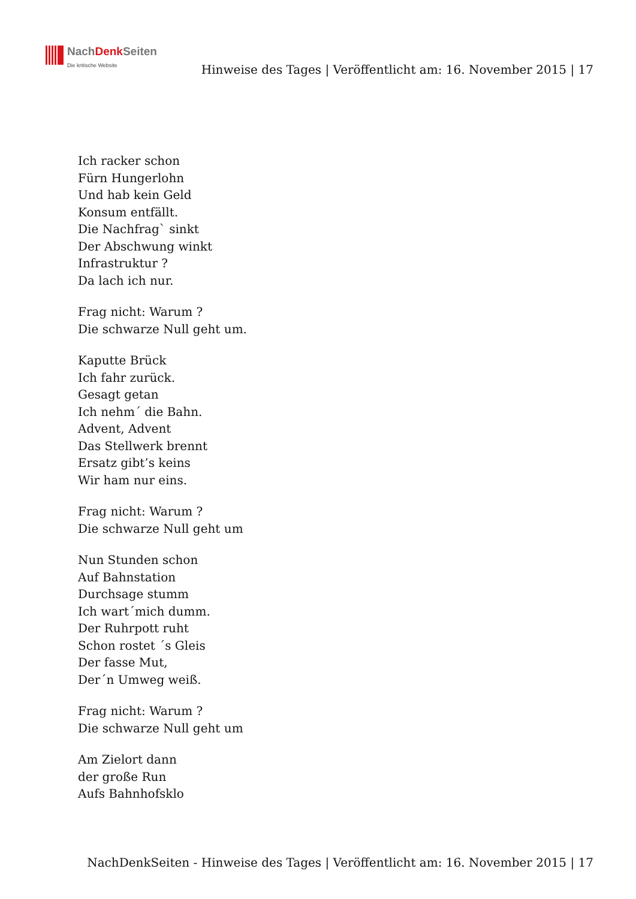NachDenk Seiten
Die kritische Website
Hinweise des Tages | Veröffentlicht am: 16. November 2015 | 17
Ich racker schon
Fürn Hungerlohn
Und hab kein Geld
Konsum entfällt.
Die Nachfrag` sinkt
Der Abschwung winkt
Infrastruktur ?
Da lach ich nur.
Frag nicht: Warum ?
Die schwarze Null geht um.
Kaputte Brück
Ich fahr zurück.
Gesagt getan
Ich nehm´ die Bahn.
Advent, Advent
Das Stellwerk brennt
Ersatz gibt’s keins
Wir ham nur eins.
Frag nicht: Warum ?
Die schwarze Null geht um
Nun Stunden schon
Auf Bahnstation
Durchsage stumm
Ich wart´mich dumm.
Der Ruhrpott ruht
Schon rostet ´s Gleis
Der fasse Mut,
Der´n Umweg weiß.
Frag nicht: Warum ?
Die schwarze Null geht um
Am Zielort dann
der große Run
Aufs Bahnhofsklo
NachDenkSeiten - Hinweise des Tages | Veröffentlicht am: 16. November 2015 | 17